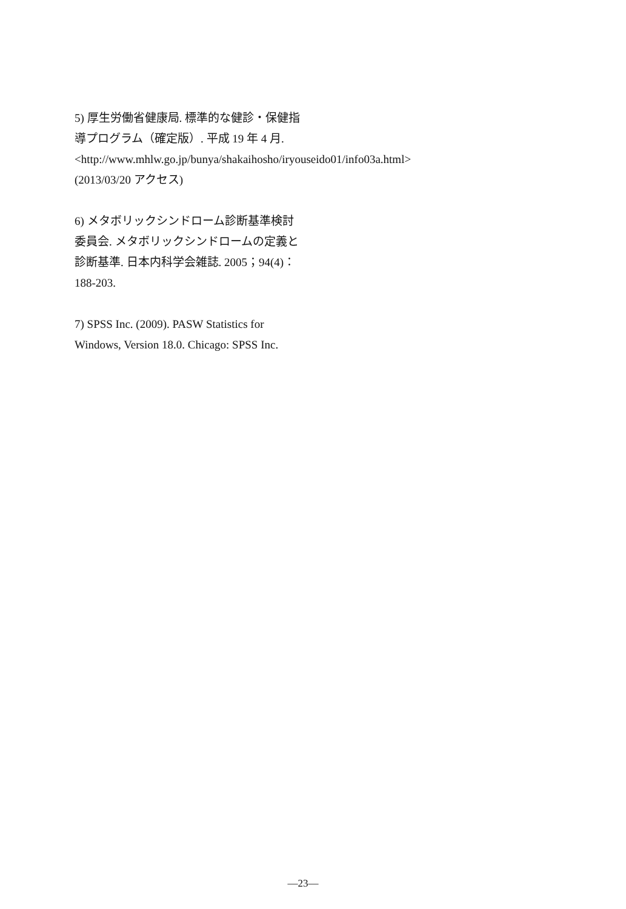5) 厚生労働省健康局. 標準的な健診・保健指導プログラム（確定版）. 平成 19 年 4 月. <http://www.mhlw.go.jp/bunya/shakaihosho/iryouseido01/info03a.html> (2013/03/20 アクセス)
6) メタボリックシンドローム診断基準検討委員会. メタボリックシンドロームの定義と診断基準. 日本内科学会雑誌. 2005；94(4)：188-203.
7) SPSS Inc. (2009). PASW Statistics for Windows, Version 18.0. Chicago: SPSS Inc.
—23—